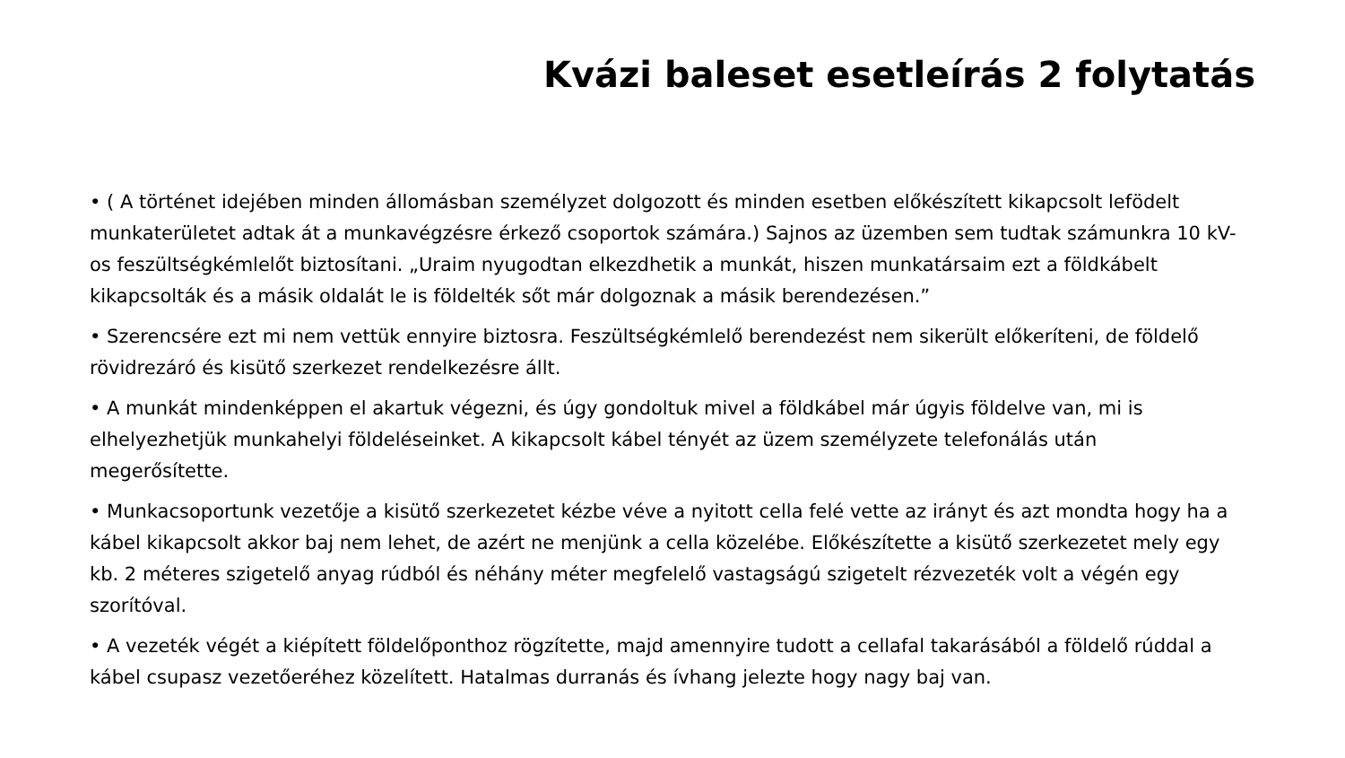Kvázi baleset esetleírás 2 folytatás
• ( A történet idejében minden állomásban személyzet dolgozott és minden esetben előkészített kikapcsolt lefödelt munkaterületet adtak át a munkavégzésre érkező csoportok számára.) Sajnos az üzemben sem tudtak számunkra 10 kV-os feszültségkémlelőt biztosítani. „Uraim nyugodtan elkezdhetik a munkát, hiszen munkatársaim ezt a földkábelt kikapcsolták és a másik oldalát le is földelték sőt már dolgoznak a másik berendezésen.”
• Szerencsére ezt mi nem vettük ennyire biztosra. Feszültségkémlelő berendezést nem sikerült előkeríteni, de földelő rövidrezáró és kisütő szerkezet rendelkezésre állt.
• A munkát mindenképpen el akartuk végezni, és úgy gondoltuk mivel a földkábel már úgyis földelve van, mi is elhelyezhetjük munkahelyi földeléseinket. A kikapcsolt kábel tényét az üzem személyzete telefonálás után megerősítette.
• Munkacsoportunk vezetője a kisütő szerkezetet kézbe véve a nyitott cella felé vette az irányt és azt mondta hogy ha a kábel kikapcsolt akkor baj nem lehet, de azért ne menjünk a cella közelébe. Előkészítette a kisütő szerkezetet mely egy kb. 2 méteres szigetelő anyag rúdból és néhány méter megfelelő vastagságú szigetelt rézvezeték volt a végén egy szorítóval.
• A vezeték végét a kiépített földelőponthoz rögzítette, majd amennyire tudott a cellafal takarásából a földelő rúddal a kábel csupasz vezetőeréhez közelített. Hatalmas durranás és ívhang jelezte hogy nagy baj van.